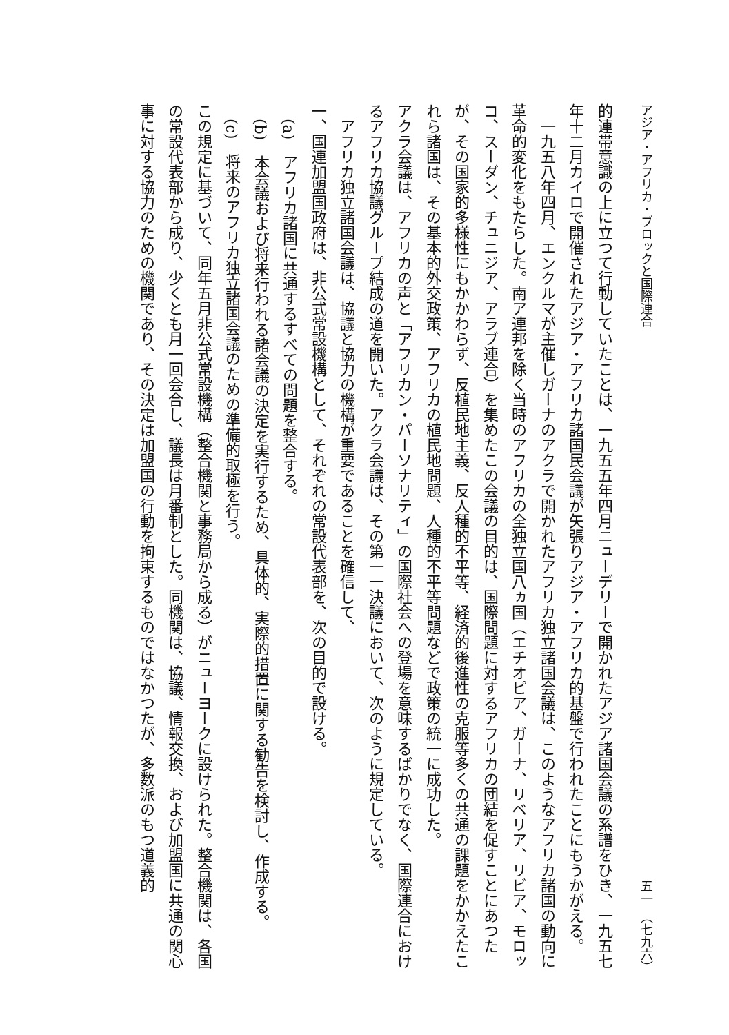アジア・アフリカ・ブロックと国際連合 五一　（七九六）
的連帯意識の上に立つて行動していたことは、一九五五年四月ニューデリーで開かれたアジア諸国会議の系譜をひき、一九五七年十二月カイロで開催されたアジア・アフリカ諸国民会議が矢張りアジア・アフリカ的基盤で行われたことにもうかがえる。
　一九五八年四月、エンクルマが主催しガーナのアクラで開かれたアフリカ独立諸国会議は、このようなアフリカ諸国の動向に革命的変化をもたらした。南ア連邦を除く当時のアフリカの全独立国八ヵ国（エチオピア、ガーナ、リベリア、リビア、モロッコ、スーダン、チュニジア、アラブ連合）を集めたこの会議の目的は、国際問題に対するアフリカの団結を促すことにあつたが、その国家的多様性にもかかわらず、反植民地主義、反人種的不平等、経済的後進性の克服等多くの共通の課題をかかえたこれら諸国は、その基本的外交政策、アフリカの植民地問題、人種的不平等問題などで政策の統一に成功した。
アクラ会議は、アフリカの声と「アフリカン・パーソナリティ」の国際社会への登場を意味するばかりでなく、国際連合におけるアフリカ協議グループ結成の道を開いた。アクラ会議は、その第一一決議において、次のように規定している。
　アフリカ独立諸国会議は、協議と協力の機構が重要であることを確信して、
一、国連加盟国政府は、非公式常設機構として、それぞれの常設代表部を、次の目的で設ける。
　(a)　アフリカ諸国に共通するすべての問題を整合する。
　(b)　本会議および将来行われる諸会議の決定を実行するため、具体的、実際的措置に関する勧告を検討し、作成する。
　(c)　将来のアフリカ独立諸国会議のための準備的取極を行う。
この規定に基づいて、同年五月非公式常設機構（整合機関と事務局から成る）がニューヨークに設けられた。整合機関は、各国の常設代表部から成り、少くとも月一回会合し、議長は月番制とした。同機関は、協議、情報交換、および加盟国に共通の関心事に対する協力のための機関であり、その決定は加盟国の行動を拘束するものではなかつたが、多数派のもつ道義的